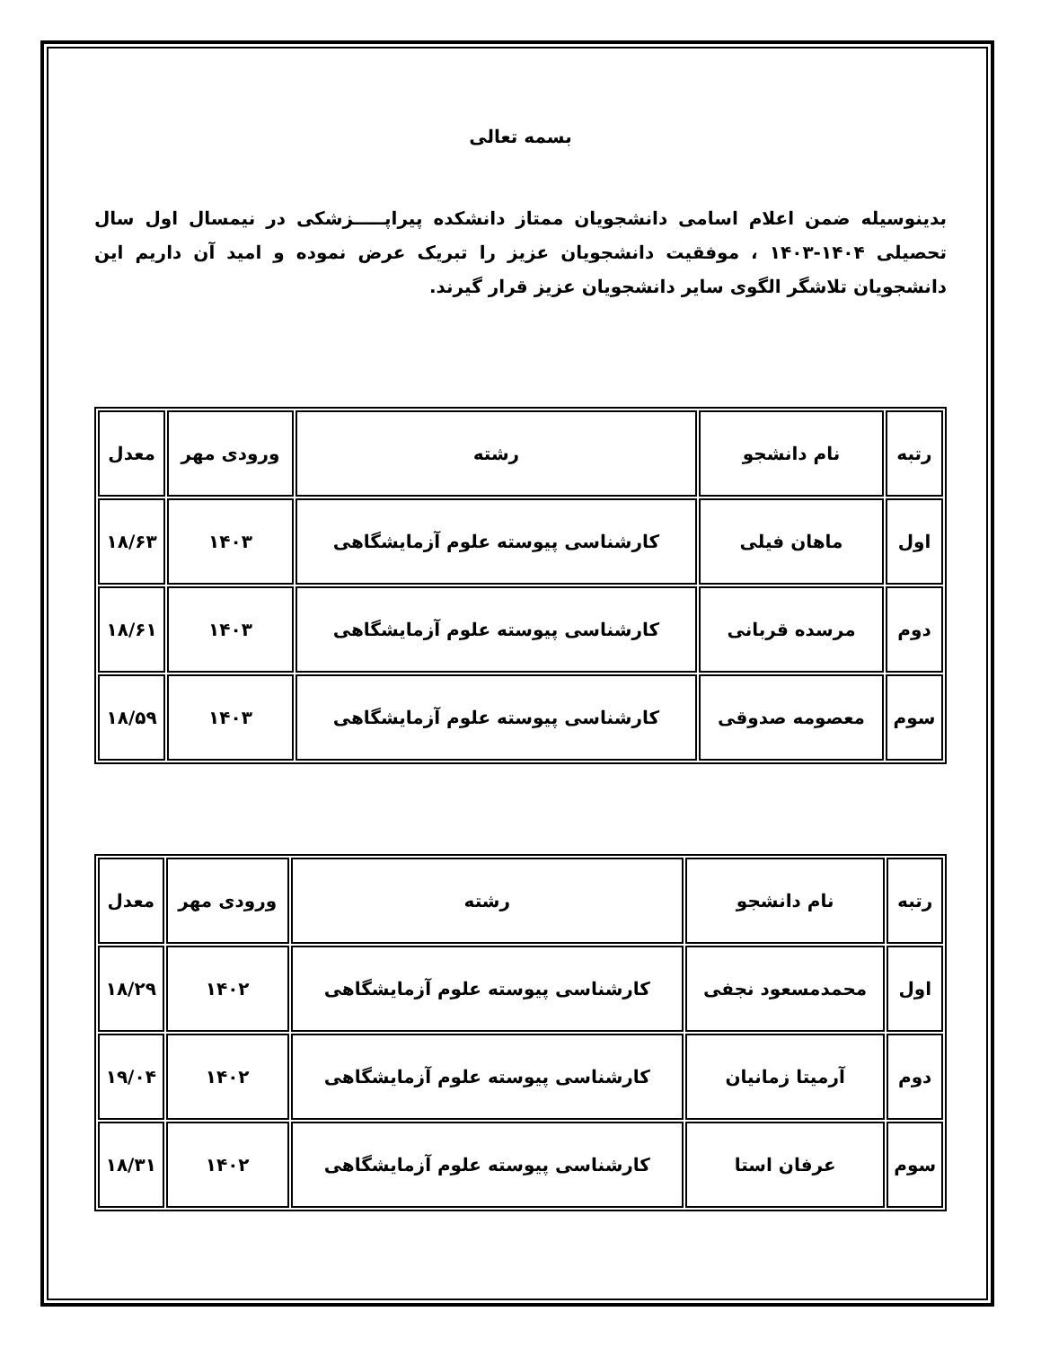بسمه تعالی
بدینوسیله ضمن اعلام اسامی دانشجویان ممتاز دانشکده پیراپـــــزشکی در نیمسال اول سال تحصیلی ۱۴۰۴-۱۴۰۳ ، موفقیت دانشجویان عزیز را تبریک عرض نموده و امید آن داریم این دانشجویان تلاشگر الگوی سایر دانشجویان عزیز قرار گیرند.
| رتبه | نام دانشجو | رشته | ورودی مهر | معدل |
| --- | --- | --- | --- | --- |
| اول | ماهان فیلی | کارشناسی پیوسته علوم آزمایشگاهی | ۱۴۰۳ | ۱۸/۶۳ |
| دوم | مرسده قربانی | کارشناسی پیوسته علوم آزمایشگاهی | ۱۴۰۳ | ۱۸/۶۱ |
| سوم | معصومه صدوقی | کارشناسی پیوسته علوم آزمایشگاهی | ۱۴۰۳ | ۱۸/۵۹ |
| رتبه | نام دانشجو | رشته | ورودی مهر | معدل |
| --- | --- | --- | --- | --- |
| اول | محمدمسعود نجفی | کارشناسی پیوسته علوم آزمایشگاهی | ۱۴۰۲ | ۱۸/۲۹ |
| دوم | آرمیتا زمانیان | کارشناسی پیوسته علوم آزمایشگاهی | ۱۴۰۲ | ۱۹/۰۴ |
| سوم | عرفان استا | کارشناسی پیوسته علوم آزمایشگاهی | ۱۴۰۲ | ۱۸/۳۱ |